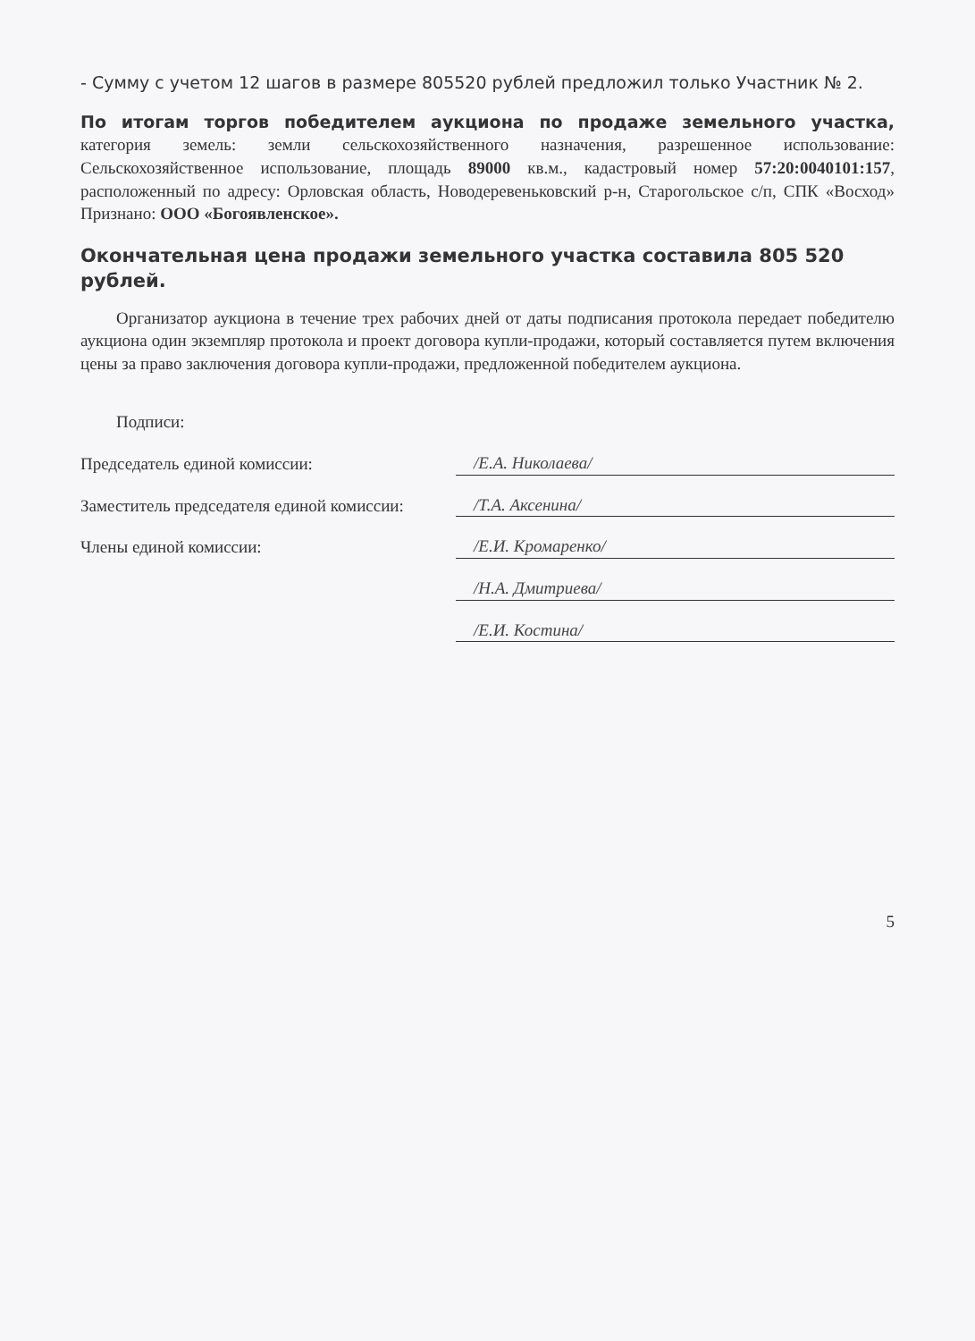- Сумму с учетом 12 шагов в размере 805520 рублей предложил только Участник № 2.
По итогам торгов победителем аукциона по продаже земельного участка, категория земель: земли сельскохозяйственного назначения, разрешенное использование: Сельскохозяйственное использование, площадь 89000 кв.м., кадастровый номер 57:20:0040101:157, расположенный по адресу: Орловская область, Новодеревеньковский р-н, Старогольское с/п, СПК «Восход» Признано: ООО «Богоявленское».
Окончательная цена продажи земельного участка составила 805 520 рублей.
Организатор аукциона в течение трех рабочих дней от даты подписания протокола передает победителю аукциона один экземпляр протокола и проект договора купли-продажи, который составляется путем включения цены за право заключения договора купли-продажи, предложенной победителем аукциона.
Подписи:
Председатель единой комиссии: /Е.А. Николаева/
Заместитель председателя единой комиссии: /Т.А. Аксенина/
Члены единой комиссии: /Е.И. Кромаренко/
/Н.А. Дмитриева/
/Е.И. Костина/
5